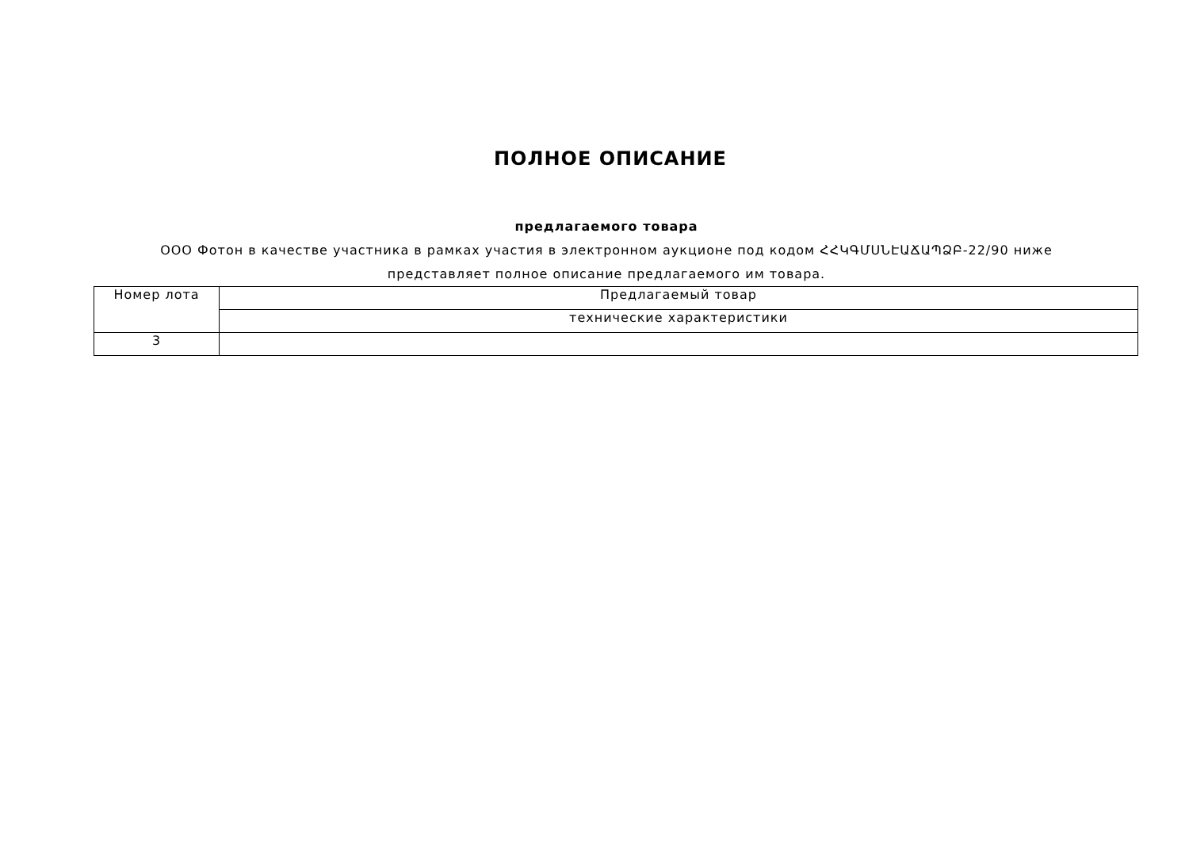ПОЛНОЕ ОПИСАНИЕ
предлагаемого товара
ООО Фотон в качестве участника в рамках участия в электронном аукционе под кодом ՀՀԿԳՄՍՆԷԱՃԱՊՁԲ-22/90 ниже представляет полное описание предлагаемого им товара.
| Номер лота | Предлагаемый товар |
| | технические характеристики |
| 3 | |